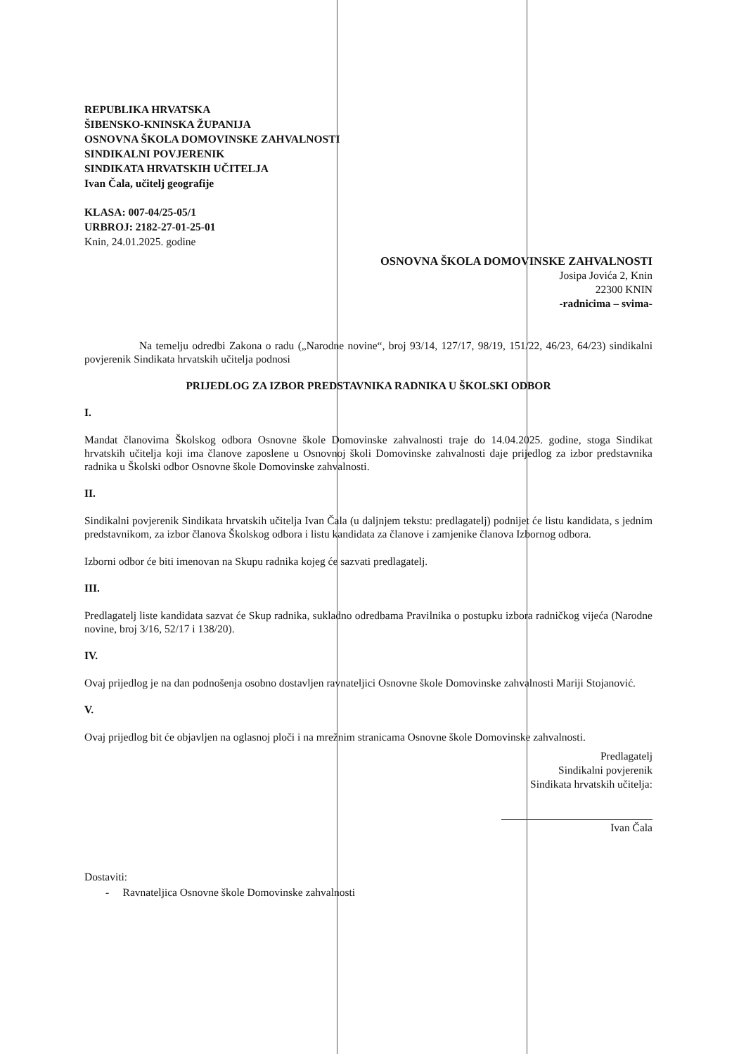REPUBLIKA HRVATSKA
ŠIBENSKO-KNINSKA ŽUPANIJA
OSNOVNA ŠKOLA DOMOVINSKE ZAHVALNOSTI
SINDIKALNI POVJERENIK
SINDIKATA HRVATSKIH UČITELJA
Ivan Čala, učitelj geografije
KLASA: 007-04/25-05/1
URBROJ: 2182-27-01-25-01
Knin, 24.01.2025. godine
OSNOVNA ŠKOLA DOMOVINSKE ZAHVALNOSTI
Josipa Jovića 2, Knin
22300 KNIN
-radnicima – svima-
Na temelju odredbi Zakona o radu („Narodne novine“, broj 93/14, 127/17, 98/19, 151/22, 46/23, 64/23) sindikalni povjerenik Sindikata hrvatskih učitelja podnosi
PRIJEDLOG ZA IZBOR PREDSTAVNIKA RADNIKA U ŠKOLSKI ODBOR
I.
Mandat članovima Školskog odbora Osnovne škole Domovinske zahvalnosti traje do 14.04.2025. godine, stoga Sindikat hrvatskih učitelja koji ima članove zaposlene u Osnovnoj školi Domovinske zahvalnosti daje prijedlog za izbor predstavnika radnika u Školski odbor Osnovne škole Domovinske zahvalnosti.
II.
Sindikalni povjerenik Sindikata hrvatskih učitelja Ivan Čala (u daljnjem tekstu: predlagatelj) podnijet će listu kandidata, s jednim predstavnikom, za izbor članova Školskog odbora i listu kandidata za članove i zamjenike članova Izbornog odbora.
Izborni odbor će biti imenovan na Skupu radnika kojeg će sazvati predlagatelj.
III.
Predlagatelj liste kandidata sazvat će Skup radnika, sukladno odredbama Pravilnika o postupku izbora radničkog vijeća (Narodne novine, broj 3/16, 52/17 i 138/20).
IV.
Ovaj prijedlog je na dan podnošenja osobno dostavljen ravnateljici Osnovne škole Domovinske zahvalnosti Mariji Stojanović.
V.
Ovaj prijedlog bit će objavljen na oglasnoj ploči i na mrežnim stranicama Osnovne škole Domovinske zahvalnosti.
Predlagatelj
Sindikalni povjerenik
Sindikata hrvatskih učitelja:
Ivan Čala
Dostaviti:
- Ravnateljica Osnovne škole Domovinske zahvalnosti